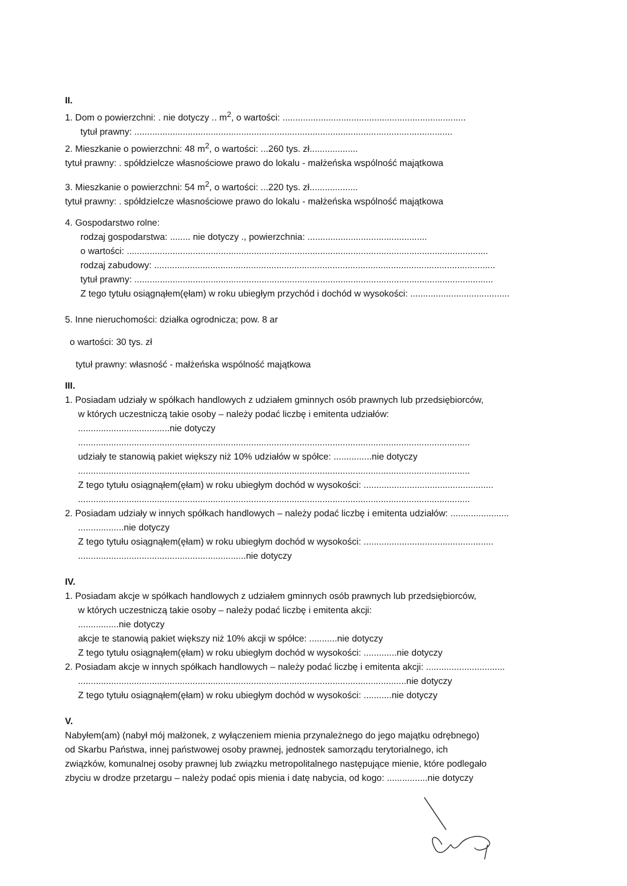II.
1. Dom o powierzchni: . nie dotyczy .. m<sup>2</sup>, o wartości: ........................................................................
tytuł prawny: .............................................................................................................................
2. Mieszkanie o powierzchni: 48 m<sup>2</sup>, o wartości: ...260 tys. zł...................
tytuł prawny: . spółdzielcze własnościowe prawo do lokalu - małżeńska wspólność majątkowa
3. Mieszkanie o powierzchni: 54 m<sup>2</sup>, o wartości: ...220 tys. zł...................
tytuł prawny: . spółdzielcze własnościowe prawo do lokalu - małżeńska wspólność majątkowa
4. Gospodarstwo rolne:
rodzaj gospodarstwa: ........ nie dotyczy ., powierzchnia: ...............................................
o wartości: ..............................................................................................................................................
rodzaj zabudowy: ......................................................................................................................................
tytuł prawny: .............................................................................................................................................
Z tego tytułu osiągnąłem(ęłam) w roku ubiegłym przychód i dochód w wysokości: .......................................
5. Inne nieruchomości: działka ogrodnicza; pow. 8 ar
o wartości: 30 tys. zł
tytuł prawny: własność - małżeńska wspólność majątkowa
III.
1. Posiadam udziały w spółkach handlowych z udziałem gminnych osób prawnych lub przedsiębiorców,
w których uczestniczą takie osoby – należy podać liczbę i emitenta udziałów:
....................................nie dotyczy
..........................................................................................................................................................
udziały te stanowią pakiet większy niż 10% udziałów w spółce: ...............nie dotyczy
..........................................................................................................................................................
Z tego tytułu osiągnąłem(ęłam) w roku ubiegłym dochód w wysokości: ...................................................
..........................................................................................................................................................
2. Posiadam udziały w innych spółkach handlowych – należy podać liczbę i emitenta udziałów: .......................
..................nie dotyczy
Z tego tytułu osiągnąłem(ęłam) w roku ubiegłym dochód w wysokości: ...................................................
..................................................................nie dotyczy
IV.
1. Posiadam akcje w spółkach handlowych z udziałem gminnych osób prawnych lub przedsiębiorców,
w których uczestniczą takie osoby – należy podać liczbę i emitenta akcji:
................nie dotyczy
akcje te stanowią pakiet większy niż 10% akcji w spółce: ...........nie dotyczy
Z tego tytułu osiągnąłem(ęłam) w roku ubiegłym dochód w wysokości: .............nie dotyczy
2. Posiadam akcje w innych spółkach handlowych – należy podać liczbę i emitenta akcji: ...............................
.................................................................................................................................nie dotyczy
Z tego tytułu osiągnąłem(ęłam) w roku ubiegłym dochód w wysokości: ...........nie dotyczy
V.
Nabyłem(am) (nabył mój małżonek, z wyłączeniem mienia przynależnego do jego majątku odrębnego)
od Skarbu Państwa, innej państwowej osoby prawnej, jednostek samorządu terytorialnego, ich
związków, komunalnej osoby prawnej lub związku metropolitalnego następujące mienie, które podlegało
zbyciu w drodze przetargu – należy podać opis mienia i datę nabycia, od kogo: ................nie dotyczy